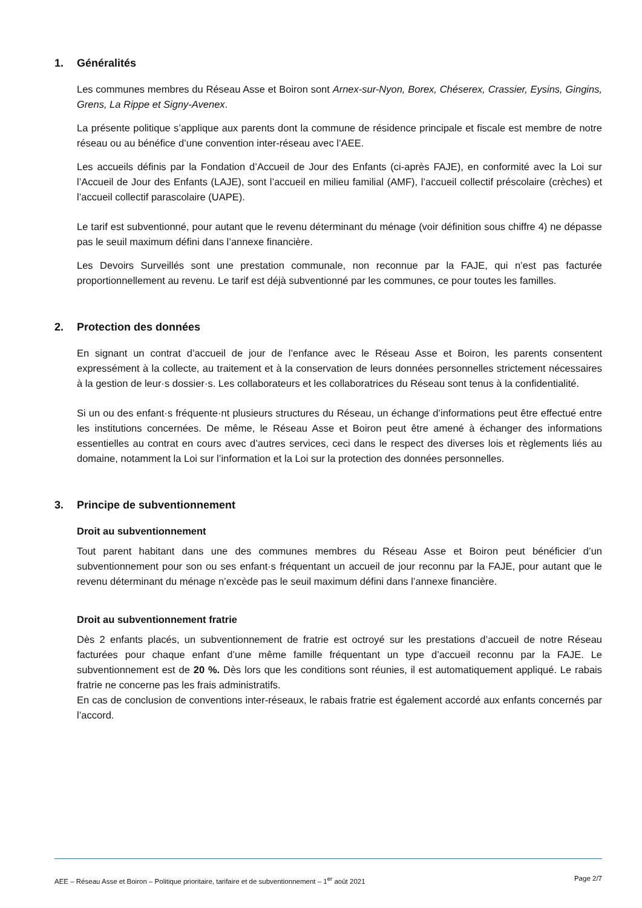1. Généralités
Les communes membres du Réseau Asse et Boiron sont Arnex-sur-Nyon, Borex, Chéserex, Crassier, Eysins, Gingins, Grens, La Rippe et Signy-Avenex.
La présente politique s’applique aux parents dont la commune de résidence principale et fiscale est membre de notre réseau ou au bénéfice d’une convention inter-réseau avec l’AEE.
Les accueils définis par la Fondation d’Accueil de Jour des Enfants (ci-après FAJE), en conformité avec la Loi sur l’Accueil de Jour des Enfants (LAJE), sont l’accueil en milieu familial (AMF), l’accueil collectif préscolaire (crèches) et l’accueil collectif parascolaire (UAPE).
Le tarif est subventionné, pour autant que le revenu déterminant du ménage (voir définition sous chiffre 4) ne dépasse pas le seuil maximum défini dans l’annexe financière.
Les Devoirs Surveillés sont une prestation communale, non reconnue par la FAJE, qui n’est pas facturée proportionnellement au revenu. Le tarif est déjà subventionné par les communes, ce pour toutes les familles.
2. Protection des données
En signant un contrat d’accueil de jour de l’enfance avec le Réseau Asse et Boiron, les parents consentent expressément à la collecte, au traitement et à la conservation de leurs données personnelles strictement nécessaires à la gestion de leur·s dossier·s. Les collaborateurs et les collaboratrices du Réseau sont tenus à la confidentialité.
Si un ou des enfant·s fréquente·nt plusieurs structures du Réseau, un échange d’informations peut être effectué entre les institutions concernées. De même, le Réseau Asse et Boiron peut être amené à échanger des informations essentielles au contrat en cours avec d’autres services, ceci dans le respect des diverses lois et règlements liés au domaine, notamment la Loi sur l’information et la Loi sur la protection des données personnelles.
3. Principe de subventionnement
Droit au subventionnement
Tout parent habitant dans une des communes membres du Réseau Asse et Boiron peut bénéficier d’un subventionnement pour son ou ses enfant·s fréquentant un accueil de jour reconnu par la FAJE, pour autant que le revenu déterminant du ménage n’excède pas le seuil maximum défini dans l’annexe financière.
Droit au subventionnement fratrie
Dès 2 enfants placés, un subventionnement de fratrie est octroyé sur les prestations d’accueil de notre Réseau facturées pour chaque enfant d’une même famille fréquentant un type d’accueil reconnu par la FAJE. Le subventionnement est de 20 %. Dès lors que les conditions sont réunies, il est automatiquement appliqué. Le rabais fratrie ne concerne pas les frais administratifs.
En cas de conclusion de conventions inter-réseaux, le rabais fratrie est également accordé aux enfants concernés par l’accord.
AEE – Réseau Asse et Boiron – Politique prioritaire, tarifaire et de subventionnement – 1<sup>er</sup> août 2021 Page 2/7